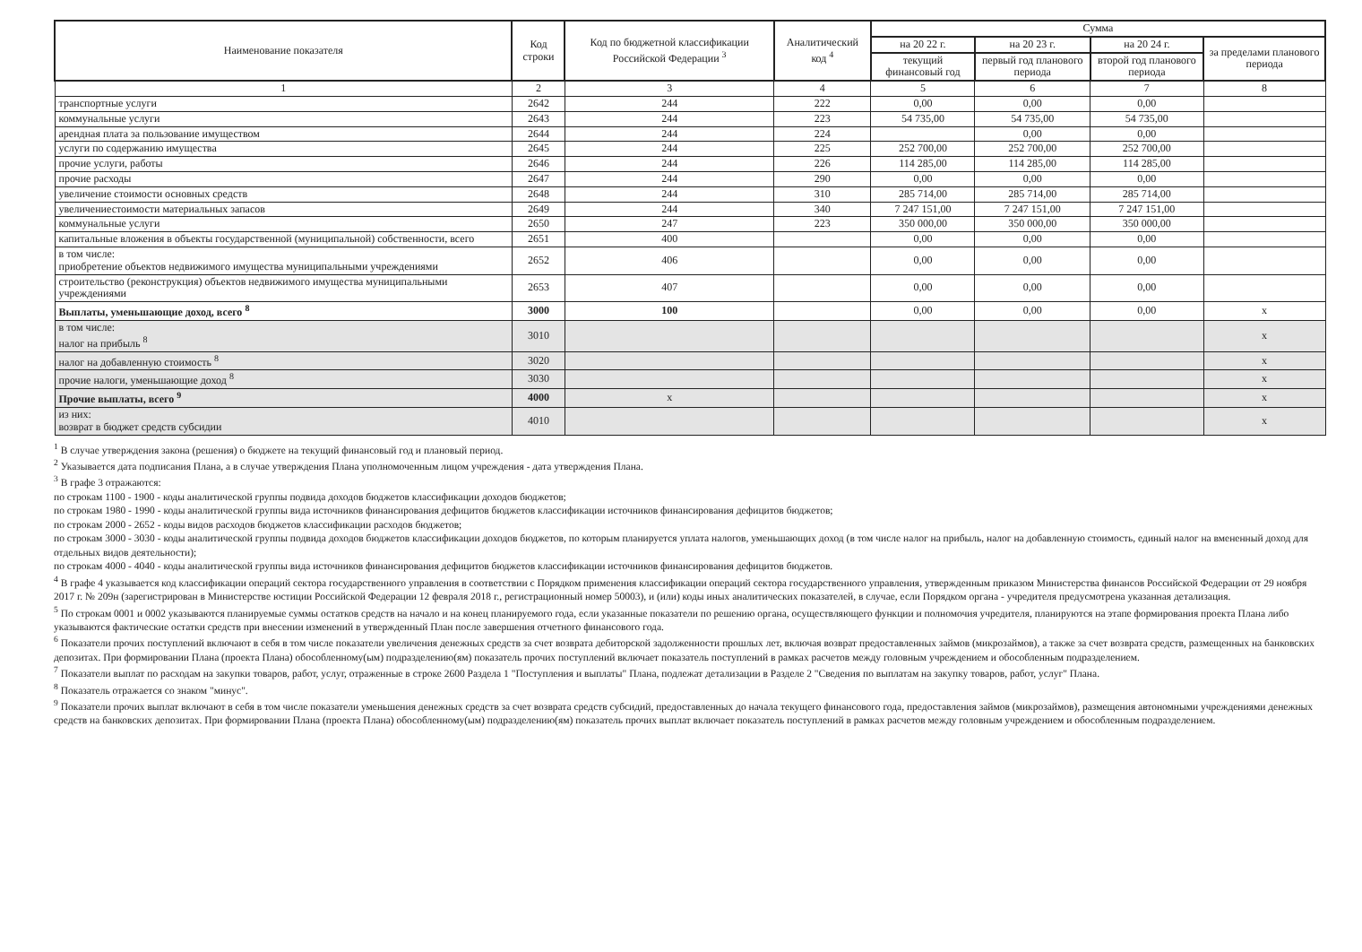| Наименование показателя | Код строки | Код по бюджетной классификации Российской Федерации <sup>3</sup> | Аналитический код <sup>4</sup> | Сумма | | | |
| --- | --- | --- | --- | --- | --- | --- | --- |
| | | | | на 20 22 г. | на 20 23 г. | на 20 24 г. | за пределами планового периода |
| | | | | текущий финансовый год | первый год планового периода | второй год планового периода | |
| 1 | 2 | 3 | 4 | 5 | 6 | 7 | 8 |
| транспортные услуги | 2642 | 244 | 222 | 0,00 | 0,00 | 0,00 | |
| коммунальные услуги | 2643 | 244 | 223 | 54 735,00 | 54 735,00 | 54 735,00 | |
| арендная плата за пользование имуществом | 2644 | 244 | 224 | | 0,00 | 0,00 | |
| услуги по содержанию имущества | 2645 | 244 | 225 | 252 700,00 | 252 700,00 | 252 700,00 | |
| прочие услуги, работы | 2646 | 244 | 226 | 114 285,00 | 114 285,00 | 114 285,00 | |
| прочие расходы | 2647 | 244 | 290 | 0,00 | 0,00 | 0,00 | |
| увеличение стоимости основных средств | 2648 | 244 | 310 | 285 714,00 | 285 714,00 | 285 714,00 | |
| увеличениестоимости материальных запасов | 2649 | 244 | 340 | 7 247 151,00 | 7 247 151,00 | 7 247 151,00 | |
| коммунальные услуги | 2650 | 247 | 223 | 350 000,00 | 350 000,00 | 350 000,00 | |
| капитальные вложения в объекты государственной (муниципальной) собственности, всего | 2651 | 400 | | 0,00 | 0,00 | 0,00 | |
| в том числе: приобретение объектов недвижимого имущества муниципальными учреждениями | 2652 | 406 | | 0,00 | 0,00 | 0,00 | |
| строительство (реконструкция) объектов недвижимого имущества муниципальными учреждениями | 2653 | 407 | | 0,00 | 0,00 | 0,00 | |
| Выплаты, уменьшающие доход, всего <sup>8</sup> | 3000 | 100 | | 0,00 | 0,00 | 0,00 | x |
| в том числе: налог на прибыль <sup>8</sup> | 3010 | | | | | | x |
| налог на добавленную стоимость <sup>8</sup> | 3020 | | | | | | x |
| прочие налоги, уменьшающие доход <sup>8</sup> | 3030 | | | | | | x |
| Прочие выплаты, всего <sup>9</sup> | 4000 | x | | | | | x |
| из них: возврат в бюджет средств субсидии | 4010 | | | | | | x |
<sup>1</sup> В случае утверждения закона (решения) о бюджете на текущий финансовый год и плановый период.
<sup>2</sup> Указывается дата подписания Плана, а в случае утверждения Плана уполномоченным лицом учреждения - дата утверждения Плана.
<sup>3</sup> В графе 3 отражаются:
по строкам 1100 - 1900 - коды аналитической группы подвида доходов бюджетов классификации доходов бюджетов;
по строкам 1980 - 1990 - коды аналитической группы вида источников финансирования дефицитов бюджетов классификации источников финансирования дефицитов бюджетов;
по строкам 2000 - 2652 - коды видов расходов бюджетов классификации расходов бюджетов;
по строкам 3000 - 3030 - коды аналитической группы подвида доходов бюджетов классификации доходов бюджетов, по которым планируется уплата налогов, уменьшающих доход (в том числе налог на прибыль, налог на добавленную стоимость, единый налог на вмененный доход для отдельных видов деятельности);
по строкам 4000 - 4040 - коды аналитической группы вида источников финансирования дефицитов бюджетов классификации источников финансирования дефицитов бюджетов.
<sup>4</sup> В графе 4 указывается код классификации операций сектора государственного управления в соответствии с Порядком применения классификации операций сектора государственного управления, утвержденным приказом Министерства финансов Российской Федерации от 29 ноября 2017 г. № 209н (зарегистрирован в Министерстве юстиции Российской Федерации 12 февраля 2018 г., регистрационный номер 50003), и (или) коды иных аналитических показателей, в случае, если Порядком органа - учредителя предусмотрена указанная детализация.
<sup>5</sup> По строкам 0001 и 0002 указываются планируемые суммы остатков средств на начало и на конец планируемого года, если указанные показатели по решению органа, осуществляющего функции и полномочия учредителя, планируются на этапе формирования проекта Плана либо указываются фактические остатки средств при внесении изменений в утвержденный План после завершения отчетного финансового года.
<sup>6</sup> Показатели прочих поступлений включают в себя в том числе показатели увеличения денежных средств за счет возврата дебиторской задолженности прошлых лет, включая возврат предоставленных займов (микрозаймов), а также за счет возврата средств, размещенных на банковских депозитах. При формировании Плана (проекта Плана) обособленному(ым) подразделению(ям) показатель прочих поступлений включает показатель поступлений в рамках расчетов между головным учреждением и обособленным подразделением.
<sup>7</sup> Показатели выплат по расходам на закупки товаров, работ, услуг, отраженные в строке 2600 Раздела 1 "Поступления и выплаты" Плана, подлежат детализации в Разделе 2 "Сведения по выплатам на закупку товаров, работ, услуг" Плана.
<sup>8</sup> Показатель отражается со знаком "минус".
<sup>9</sup> Показатели прочих выплат включают в себя в том числе показатели уменьшения денежных средств за счет возврата средств субсидий, предоставленных до начала текущего финансового года, предоставления займов (микрозаймов), размещения автономными учреждениями денежных средств на банковских депозитах. При формировании Плана (проекта Плана) обособленному(ым) подразделению(ям) показатель прочих выплат включает показатель поступлений в рамках расчетов между головным учреждением и обособленным подразделением.